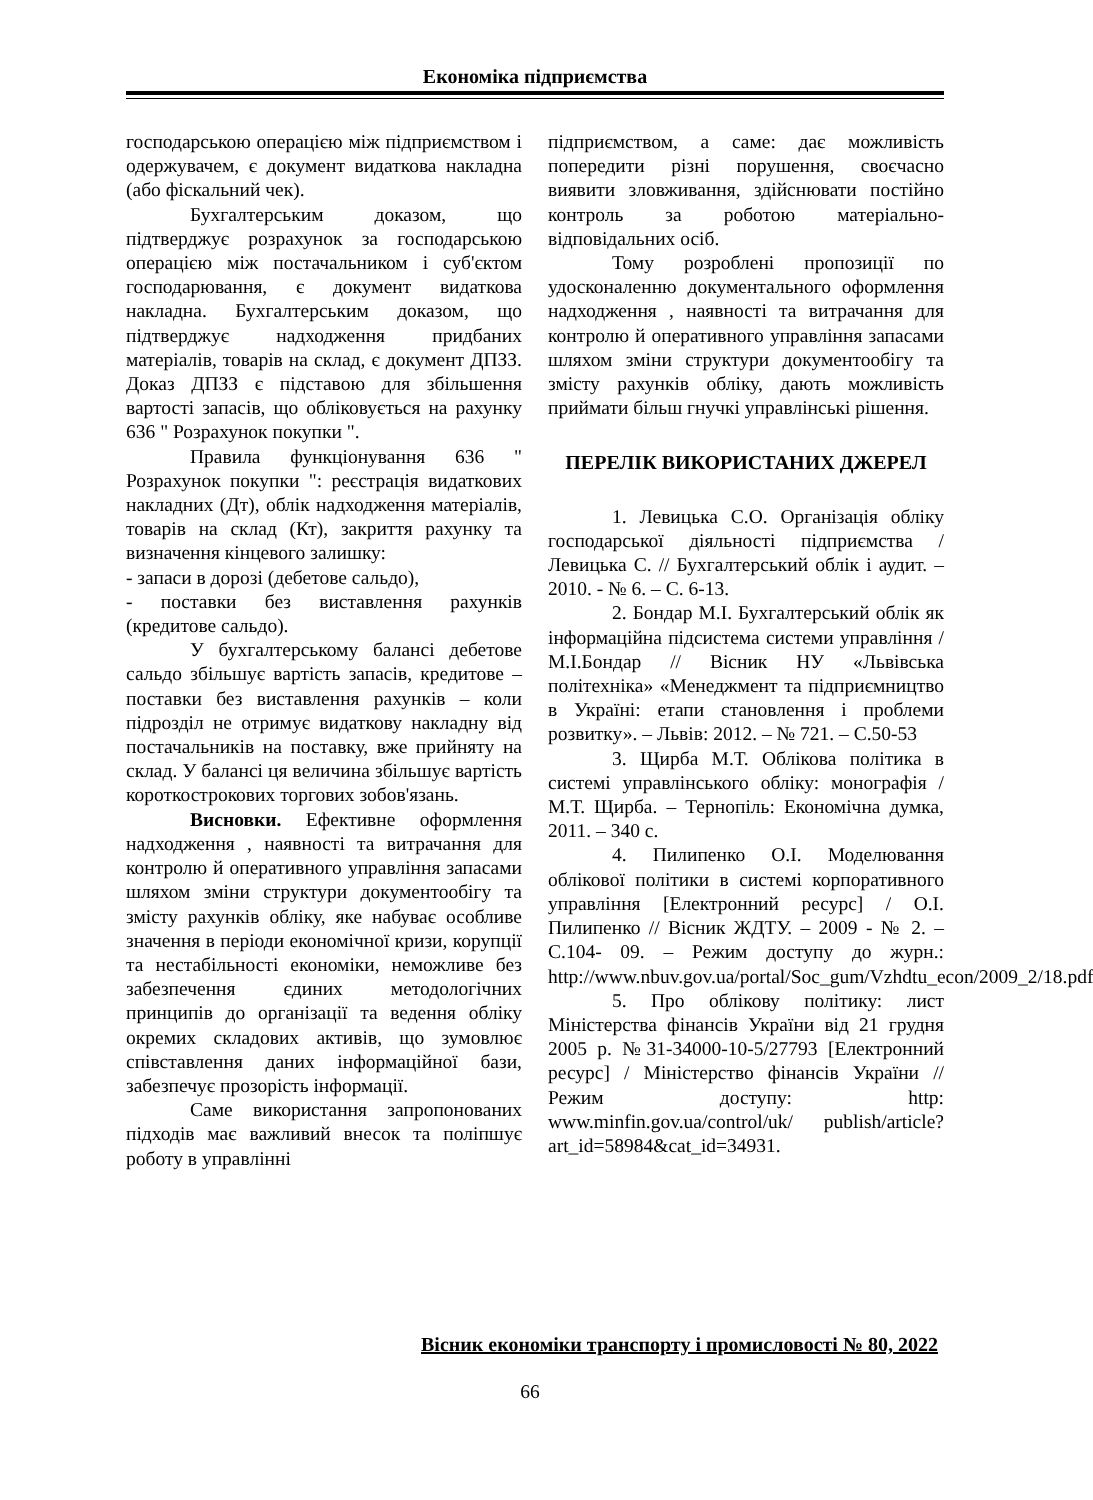Економіка підприємства
господарською операцією між підприємством і одержувачем, є документ видаткова накладна (або фіскальний чек).
Бухгалтерським доказом, що підтверджує розрахунок за господарською операцією між постачальником і суб'єктом господарювання, є документ видаткова накладна. Бухгалтерським доказом, що підтверджує надходження придбаних матеріалів, товарів на склад, є документ ДПЗЗ. Доказ ДПЗЗ є підставою для збільшення вартості запасів, що обліковується на рахунку 636 " Розрахунок покупки ".
Правила функціонування 636 " Розрахунок покупки ": реєстрація видаткових накладних (Дт), облік надходження матеріалів, товарів на склад (Кт), закриття рахунку та визначення кінцевого залишку:
- запаси в дорозі (дебетове сальдо),
- поставки без виставлення рахунків (кредитове сальдо).
У бухгалтерському балансі дебетове сальдо збільшує вартість запасів, кредитове – поставки без виставлення рахунків – коли підрозділ не отримує видаткову накладну від постачальників на поставку, вже прийняту на склад. У балансі ця величина збільшує вартість короткострокових торгових зобов'язань.
Висновки. Ефективне оформлення надходження , наявності та витрачання для контролю й оперативного управління запасами шляхом зміни структури документообігу та змісту рахунків обліку, яке набуває особливе значення в періоди економічної кризи, корупції та нестабільності економіки, неможливе без забезпечення єдиних методологічних принципів до організації та ведення обліку окремих складових активів, що зумовлює співставлення даних інформаційної бази, забезпечує прозорість інформації.
Саме використання запропонованих підходів має важливий внесок та поліпшує роботу в управлінні
підприємством, а саме: дає можливість попередити різні порушення, своєчасно виявити зловживання, здійснювати постійно контроль за роботою матеріально-відповідальних осіб.
Тому розроблені пропозиції по удосконаленню документального оформлення надходження , наявності та витрачання для контролю й оперативного управління запасами шляхом зміни структури документообігу та змісту рахунків обліку, дають можливість приймати більш гнучкі управлінські рішення.
ПЕРЕЛІК ВИКОРИСТАНИХ ДЖЕРЕЛ
1. Левицька С.О. Організація обліку господарської діяльності підприємства / Левицька С. // Бухгалтерський облік і аудит. – 2010. - № 6. – С. 6-13.
2. Бондар М.І. Бухгалтерський облік як інформаційна підсистема системи управління / М.І.Бондар // Вісник НУ «Львівська політехніка» «Менеджмент та підприємництво в Україні: етапи становлення і проблеми розвитку». – Львів: 2012. – № 721. – С.50-53
3. Щирба М.Т. Облікова політика в системі управлінського обліку: монографія / М.Т. Щирба. – Тернопіль: Економічна думка, 2011. – 340 с.
4. Пилипенко О.І. Моделювання облікової політики в системі корпоративного управління [Електронний ресурс] / О.І. Пилипенко // Вісник ЖДТУ. – 2009 - № 2. – С.104- 09. – Режим доступу до журн.: http://www.nbuv.gov.ua/portal/Soc_gum/Vzhdtu_econ/2009_2/18.pdf
5. Про облікову політику: лист Міністерства фінансів України від 21 грудня 2005 р. №31-34000-10-5/27793 [Електронний ресурс] / Міністерство фінансів України // Режим доступу: http: www.minfin.gov.ua/control/uk/ publish/article?art_id=58984&cat_id=34931.
Вісник економіки транспорту і промисловості № 80, 2022
66